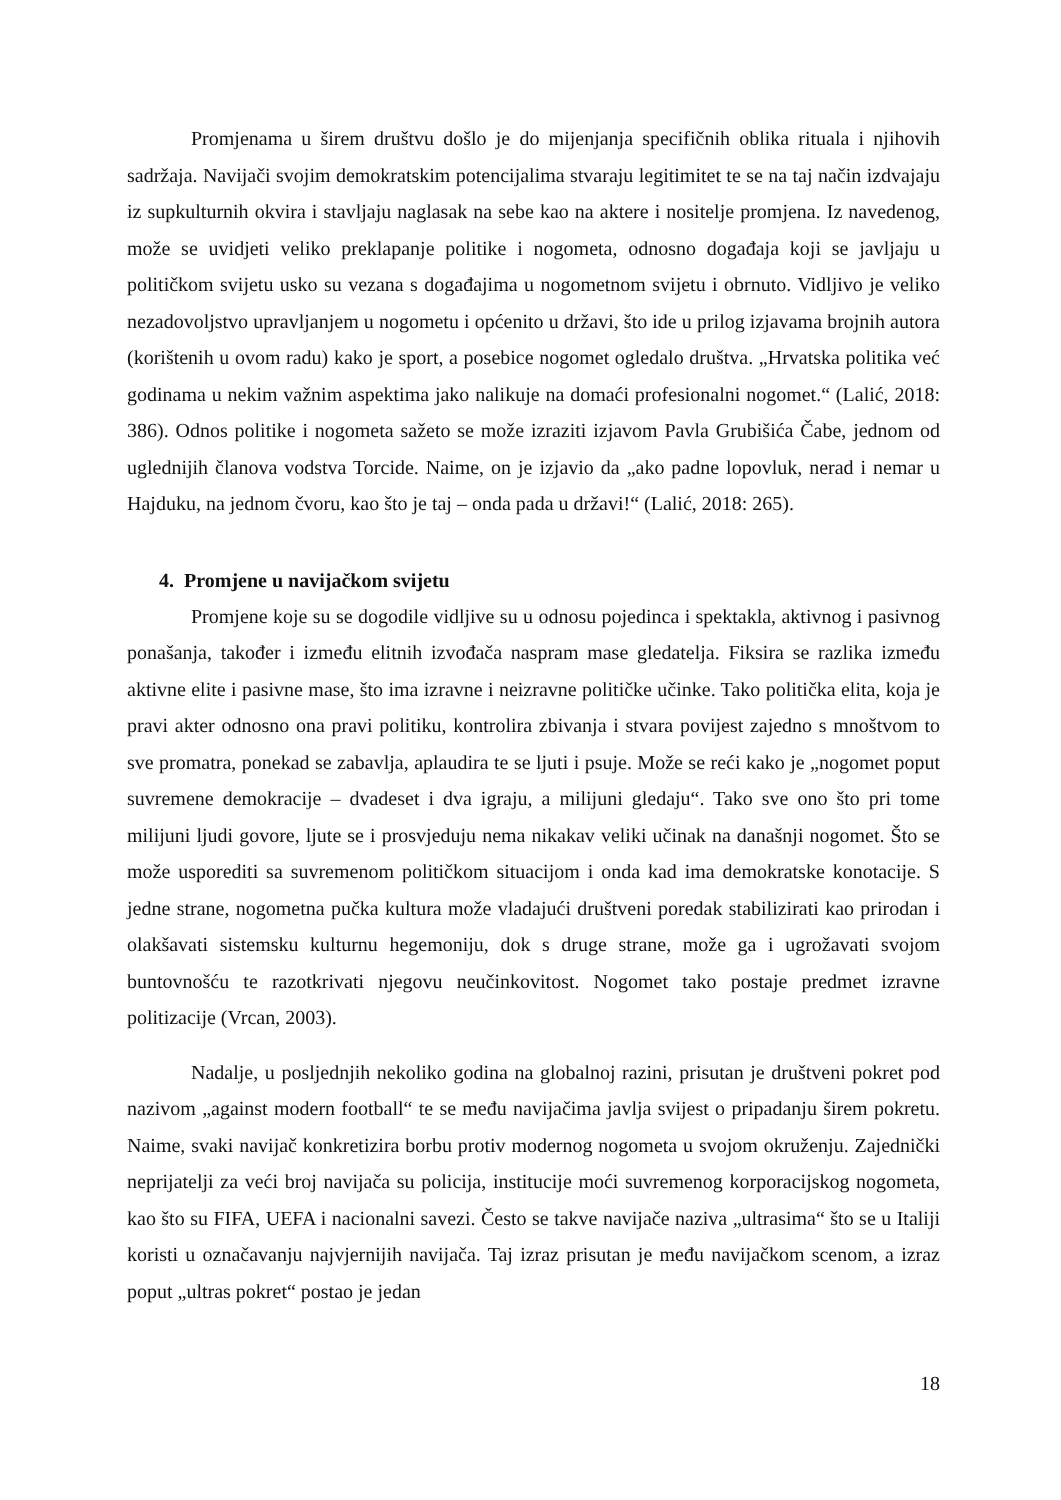Promjenama u širem društvu došlo je do mijenjanja specifičnih oblika rituala i njihovih sadržaja. Navijači svojim demokratskim potencijalima stvaraju legitimitet te se na taj način izdvajaju iz supkulturnih okvira i stavljaju naglasak na sebe kao na aktere i nositelje promjena. Iz navedenog, može se uvidjeti veliko preklapanje politike i nogometa, odnosno događaja koji se javljaju u političkom svijetu usko su vezana s događajima u nogometnom svijetu i obrnuto. Vidljivo je veliko nezadovoljstvo upravljanjem u nogometu i općenito u državi, što ide u prilog izjavama brojnih autora (korištenih u ovom radu) kako je sport, a posebice nogomet ogledalo društva. „Hrvatska politika već godinama u nekim važnim aspektima jako nalikuje na domaći profesionalni nogomet.“ (Lalić, 2018: 386). Odnos politike i nogometa sažeto se može izraziti izjavom Pavla Grubišića Čabe, jednom od uglednijih članova vodstva Torcide. Naime, on je izjavio da „ako padne lopovluk, nerad i nemar u Hajduku, na jednom čvoru, kao što je taj – onda pada u državi!“ (Lalić, 2018: 265).
4. Promjene u navijačkom svijetu
Promjene koje su se dogodile vidljive su u odnosu pojedinca i spektakla, aktivnog i pasivnog ponašanja, također i između elitnih izvođača naspram mase gledatelja. Fiksira se razlika između aktivne elite i pasivne mase, što ima izravne i neizravne političke učinke. Tako politička elita, koja je pravi akter odnosno ona pravi politiku, kontrolira zbivanja i stvara povijest zajedno s mnoštvom to sve promatra, ponekad se zabavlja, aplaudira te se ljuti i psuje. Može se reći kako je „nogomet poput suvremene demokracije – dvadeset i dva igraju, a milijuni gledaju“. Tako sve ono što pri tome milijuni ljudi govore, ljute se i prosvjeduju nema nikakav veliki učinak na današnji nogomet. Što se može usporediti sa suvremenom političkom situacijom i onda kad ima demokratske konotacije. S jedne strane, nogometna pučka kultura može vladajući društveni poredak stabilizirati kao prirodan i olakšavati sistemsku kulturnu hegemoniju, dok s druge strane, može ga i ugrožavati svojom buntovnošću te razotkrivati njegovu neučinkovitost. Nogomet tako postaje predmet izravne politizacije (Vrcan, 2003).
Nadalje, u posljednjih nekoliko godina na globalnoj razini, prisutan je društveni pokret pod nazivom „against modern football“ te se među navijačima javlja svijest o pripadanju širem pokretu. Naime, svaki navijač konkretizira borbu protiv modernog nogometa u svojom okruženju. Zajednički neprijatelji za veći broj navijača su policija, institucije moći suvremenog korporacijskog nogometa, kao što su FIFA, UEFA i nacionalni savezi. Često se takve navijače naziva „ultrasima“ što se u Italiji koristi u označavanju najvjernijih navijača. Taj izraz prisutan je među navijačkom scenom, a izraz poput „ultras pokret“ postao je jedan
18